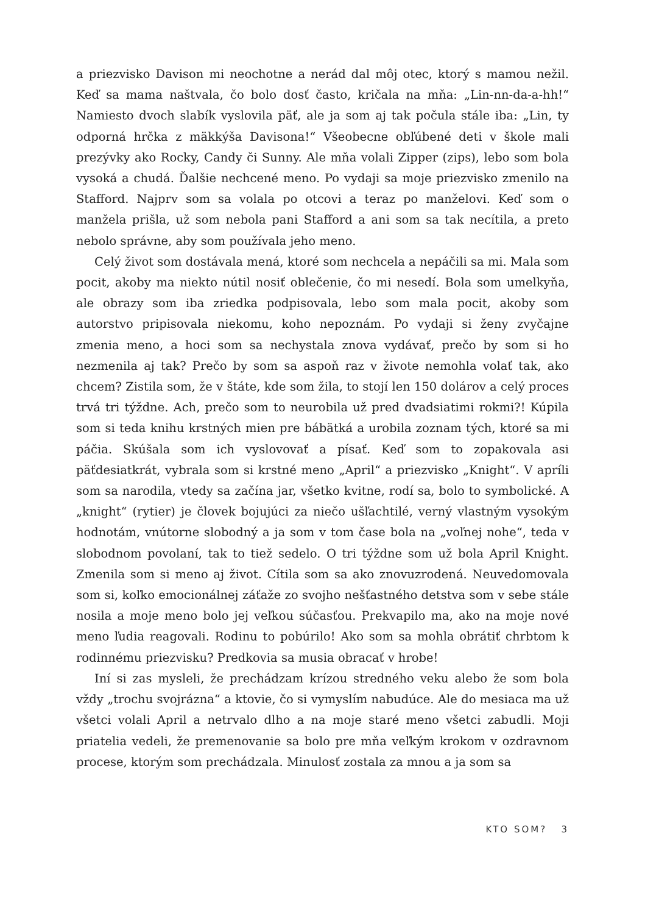a priezvisko Davison mi neochotne a nerád dal môj otec, ktorý s mamou nežil. Keď sa mama naštvala, čo bolo dosť často, kričala na mňa: „Lin-nn-da-a-hh!“ Namiesto dvoch slabík vyslovila päť, ale ja som aj tak počula stále iba: „Lin, ty odporná hrčka z mäkkýša Davisona!“ Všeobecne obľúbené deti v škole mali prezývky ako Rocky, Candy či Sunny. Ale mňa volali Zipper (zips), lebo som bola vysoká a chudá. Ďalšie nechcené meno. Po vydaji sa moje priezvisko zmenilo na Stafford. Najprv som sa volala po otcovi a teraz po manželovi. Keď som o manžela prišla, už som nebola pani Stafford a ani som sa tak necítila, a preto nebolo správne, aby som používala jeho meno.
Celý život som dostávala mená, ktoré som nechcela a nepáčili sa mi. Mala som pocit, akoby ma niekto nútil nosiť oblečenie, čo mi nesedí. Bola som umelkyňa, ale obrazy som iba zriedka podpisovala, lebo som mala pocit, akoby som autorstvo pripisovala niekomu, koho nepoznám. Po vydaji si ženy zvyčajne zmenia meno, a hoci som sa nechystala znova vydávať, prečo by som si ho nezmenila aj tak? Prečo by som sa aspoň raz v živote nemohla volať tak, ako chcem? Zistila som, že v štáte, kde som žila, to stojí len 150 dolárov a celý proces trvá tri týždne. Ach, prečo som to neurobila už pred dvadsiatimi rokmi?! Kúpila som si teda knihu krstných mien pre bábätká a urobila zoznam tých, ktoré sa mi páčia. Skúšala som ich vyslovovať a písať. Keď som to zopakovala asi päťdesiatkrát, vybrala som si krstné meno „April“ a priezvisko „Knight“. V apríli som sa narodila, vtedy sa začína jar, všetko kvitne, rodí sa, bolo to symbolické. A „knight“ (rytier) je človek bojujúci za niečo ušľachtilé, verný vlastným vysokým hodnotám, vnútorne slobodný a ja som v tom čase bola na „voľnej nohe“, teda v slobodnom povolaní, tak to tiež sedelo. O tri týždne som už bola April Knight. Zmenila som si meno aj život. Cítila som sa ako znovuzrodená. Neuvedomovala som si, koľko emocionálnej záťaže zo svojho nešťastného detstva som v sebe stále nosila a moje meno bolo jej veľkou súčasťou. Prekvapilo ma, ako na moje nové meno ľudia reagovali. Rodinu to pobúrilo! Ako som sa mohla obrátiť chrbtom k rodinnému priezvisku? Predkovia sa musia obracať v hrobe!
Iní si zas mysleli, že prechádzam krízou stredného veku alebo že som bola vždy „trochu svojrázna“ a ktovie, čo si vymyslím nabudúce. Ale do mesiaca ma už všetci volali April a netrvalo dlho a na moje staré meno všetci zabudli. Moji priatelia vedeli, že premenovanie sa bolo pre mňa veľkým krokom v ozdravnom procese, ktorým som prechádzala. Minulosť zostala za mnou a ja som sa
KTO SOM? 3